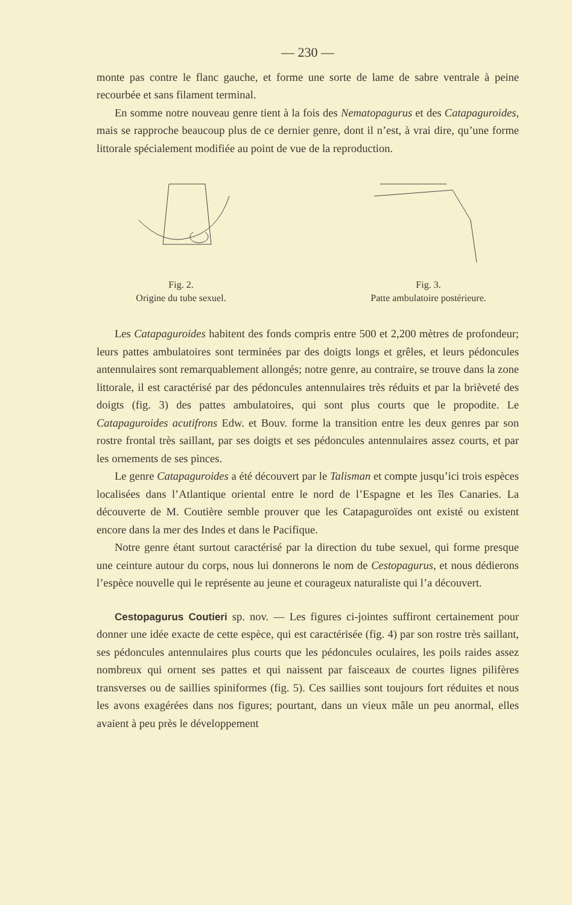— 230 —
monte pas contre le flanc gauche, et forme une sorte de lame de sabre ventrale à peine recourbée et sans filament terminal.
En somme notre nouveau genre tient à la fois des Nematopagurus et des Catapaguroides, mais se rapproche beaucoup plus de ce dernier genre, dont il n’est, à vrai dire, qu’une forme littorale spécialement modifiée au point de vue de la reproduction.
Fig. 2.
Origine du tube sexuel.
Fig. 3.
Patte ambulatoire postérieure.
Les Catapaguroides habitent des fonds compris entre 500 et 2,200 mètres de profondeur; leurs pattes ambulatoires sont terminées par des doigts longs et grêles, et leurs pédoncules antennulaires sont remarquablement allongés; notre genre, au contraire, se trouve dans la zone littorale, il est caractérisé par des pédoncules antennulaires très réduits et par la brièveté des doigts (fig. 3) des pattes ambulatoires, qui sont plus courts que le propodite. Le Catapaguroides acutifrons Edw. et Bouv. forme la transition entre les deux genres par son rostre frontal très saillant, par ses doigts et ses pédoncules antennulaires assez courts, et par les ornements de ses pinces.
Le genre Catapaguroides a été découvert par le Talisman et compte jusqu’ici trois espèces localisées dans l’Atlantique oriental entre le nord de l’Espagne et les îles Canaries. La découverte de M. Coutière semble prouver que les Catapaguroïdes ont existé ou existent encore dans la mer des Indes et dans le Pacifique.
Notre genre étant surtout caractérisé par la direction du tube sexuel, qui forme presque une ceinture autour du corps, nous lui donnerons le nom de Cestopagurus, et nous dédierons l’espèce nouvelle qui le représente au jeune et courageux naturaliste qui l’a découvert.
Cestopagurus Coutieri sp. nov. — Les figures ci-jointes suffiront certainement pour donner une idée exacte de cette espèce, qui est caractérisée (fig. 4) par son rostre très saillant, ses pédoncules antennulaires plus courts que les pédoncules oculaires, les poils raides assez nombreux qui ornent ses pattes et qui naissent par faisceaux de courtes lignes pilifères transverses ou de saillies spiniformes (fig. 5). Ces saillies sont toujours fort réduites et nous les avons exagérées dans nos figures; pourtant, dans un vieux mâle un peu anormal, elles avaient à peu près le développement